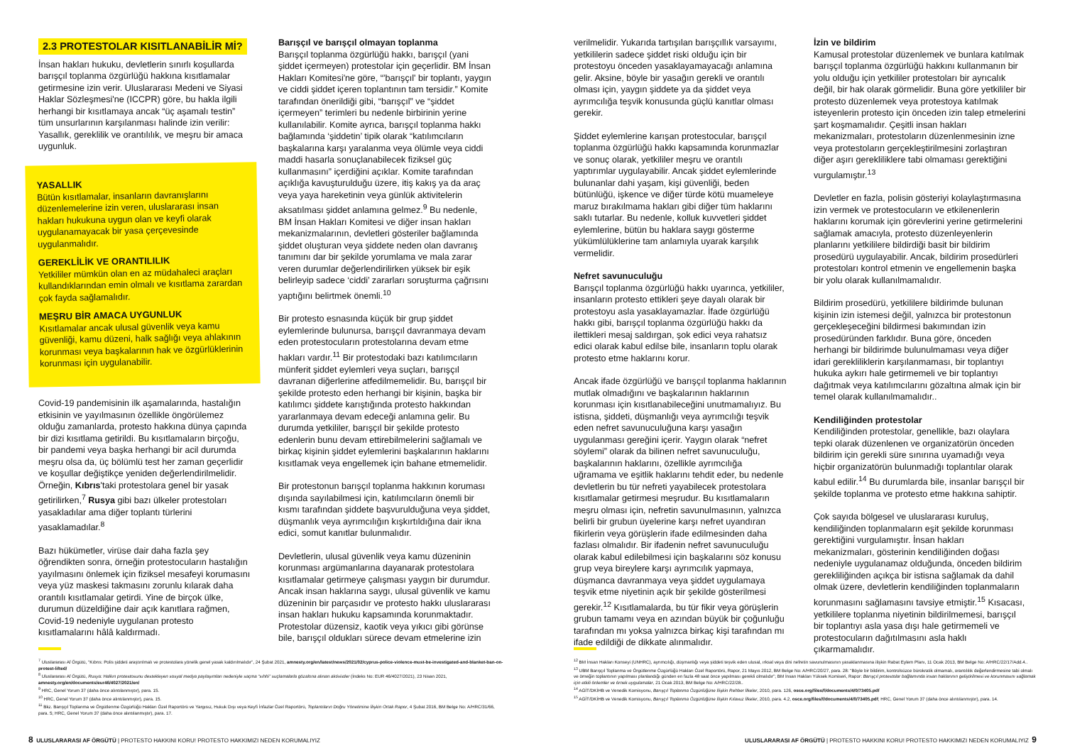2.3 PROTESTOLAR KISITLANABİLİR Mİ?
İnsan hakları hukuku, devletlerin sınırlı koşullarda barışçıl toplanma özgürlüğü hakkına kısıtlamalar getirmesine izin verir. Uluslararası Medeni ve Siyasi Haklar Sözleşmesi'ne (ICCPR) göre, bu hakla ilgili herhangi bir kısıtlamaya ancak “üç aşamalı testin” tüm unsurlarının karşılanması halinde izin verilir: Yasallık, gereklilik ve orantılılık, ve meşru bir amaca uygunluk.
YASALLIK
Bütün kısıtlamalar, insanların davranışlarını düzenlemelerine izin veren, uluslararası insan hakları hukukuna uygun olan ve keyfi olarak uygulanamayacak bir yasa çerçevesinde uygulanmalıdır.
GEREKLİLİK VE ORANTILILIK
Yetkililer mümkün olan en az müdahaleci araçları kullandıklarından emin olmalı ve kısıtlama zarardan çok fayda sağlamalıdır.
MEŞRU BİR AMACA UYGUNLUK
Kısıtlamalar ancak ulusal güvenlik veya kamu güvenliği, kamu düzeni, halk sağlığı veya ahlakının korunması veya başkalarının hak ve özgürlüklerinin korunması için uygulanabilir.
Covid-19 pandemisinin ilk aşamalarında, hastalığın etkisinin ve yayılmasının özellikle öngörülemez olduğu zamanlarda, protesto hakkına dünya çapında bir dizi kısıtlama getirildi. Bu kısıtlamaların birçoğu, bir pandemi veya başka herhangi bir acil durumda meşru olsa da, üç bölümlü test her zaman geçerlidir ve koşullar değiştikçe yeniden değerlendirilmelidir. Örneğin, Kıbrıs'taki protestolara genel bir yasak getirilirken,<sup>7</sup> Rusya gibi bazı ülkeler protestoları yasakladılar ama diğer toplantı türlerini yasaklamadılar.<sup>8</sup>
Bazı hükümetler, virüse dair daha fazla şey öğrendikten sonra, örneğin protestocuların hastalığın yayılmasını önlemek için fiziksel mesafeyi korumasını veya yüz maskesi takmasını zorunlu kılarak daha orantılı kısıtlamalar getirdi. Yine de birçok ülke, durumun düzeldiğine dair açık kanıtlara rağmen, Covid-19 nedeniyle uygulanan protesto kısıtlamalarını hâlâ kaldırmadı.
Barışçıl ve barışçıl olmayan toplanma
Barışçıl toplanma özgürlüğü hakkı, barışçıl (yani şiddet içermeyen) protestolar için geçerlidir. BM İnsan Hakları Komitesi'ne göre, “'barışçıl' bir toplantı, yaygın ve ciddi şiddet içeren toplantının tam tersidir.” Komite tarafından önerildiği gibi, “barışçıl” ve “şiddet içermeyen” terimleri bu nedenle birbirinin yerine kullanılabilir. Komite ayrıca, barışçıl toplanma hakkı bağlamında ‘şiddetin’ tipik olarak “katılımcıların başkalarına karşı yaralanma veya ölümle veya ciddi maddi hasarla sonuçlanabilecek fiziksel güç kullanmasını” içerdiğini açıklar. Komite tarafından açıklığa kavuşturulduğu üzere, itiş kakış ya da araç veya yaya hareketinin veya günlük aktivitelerin aksatılması şiddet anlamına gelmez.<sup>9</sup> Bu nedenle, BM İnsan Hakları Komitesi ve diğer insan hakları mekanizmalarının, devletleri gösteriler bağlamında şiddet oluşturan veya şiddete neden olan davranış tanımını dar bir şekilde yorumlama ve mala zarar veren durumlar değerlendirilirken yüksek bir eşik belirleyip sadece ‘ciddi’ zararları soruşturma çağrısını yaptığını belirtmek önemli.<sup>10</sup>
Bir protesto esnasında küçük bir grup şiddet eylemlerinde bulunursa, barışçıl davranmaya devam eden protestocuların protestolarına devam etme hakları vardır.<sup>11</sup> Bir protestodaki bazı katılımcıların münferit şiddet eylemleri veya suçları, barışçıl davranan diğerlerine atfedilmemelidir. Bu, barışçıl bir şekilde protesto eden herhangi bir kişinin, başka bir katılımcı şiddete karıştığında protesto hakkından yararlanmaya devam edeceği anlamına gelir. Bu durumda yetkililer, barışçıl bir şekilde protesto edenlerin bunu devam ettirebilmelerini sağlamalı ve birkaç kişinin şiddet eylemlerini başkalarının haklarını kısıtlamak veya engellemek için bahane etmemelidir.
Bir protestonun barışçıl toplanma hakkının koruması dışında sayılabilmesi için, katılımcıların önemli bir kısmı tarafından şiddete başvurulduğuna veya şiddet, düşmanlık veya ayrımcılığın kışkırtıldığına dair ikna edici, somut kanıtlar bulunmalıdır.
Devletlerin, ulusal güvenlik veya kamu düzeninin korunması argümanlarına dayanarak protestolara kısıtlamalar getirmeye çalışması yaygın bir durumdur. Ancak insan haklarına saygı, ulusal güvenlik ve kamu düzeninin bir parçasıdır ve protesto hakkı uluslararası insan hakları hukuku kapsamında korunmaktadır. Protestolar düzensiz, kaotik veya yıkıcı gibi görünse bile, barışçıl oldukları sürece devam etmelerine izin
<sup>7</sup> Uluslararası Af Örgütü, “Kıbrıs: Polis şiddeti araştırılmalı ve protestolara yönelik genel yasak kaldırılmalıdır”, 24 Şubat 2021, amnesty.org/en/latest/news/2021/02/cyprus-police-violence-must-be-investigated-and-blanket-ban-on-protest-lifted/
<sup>8</sup> Uluslararası Af Örgütü, Rusya: Halkın protestosunu destekleyen sosyal medya paylaşımları nedeniyle saçma “sıhhi” suçlamalarla gözaltına alınan aktivistler (İndeks No: EUR 46/4027/2021), 23 Nisan 2021, amnesty.org/en/documents/eur46/4027/2021/en/
<sup>9</sup> HRC, Genel Yorum 37 (daha önce alıntılanmıştır), para. 15.
<sup>10</sup> HRC, Genel Yorum 37 (daha önce alıntılanmıştır), para. 15.
<sup>11</sup> Bkz. Barışçıl Toplanma ve Örgütlenme Özgürlüğü Hakları Özel Raportörü ve Yargısız, Hukuk Dışı veya Keyfi İnfazlar Özel Raportörü, Toplantıların Doğru Yönetimine İlişkin Ortak Rapor, 4 Şubat 2016, BM Belge No: A/HRC/31/66, para. 5; HRC, Genel Yorum 37 (daha önce alıntılanmıştır), para. 17.
8 ULUSLARARASI AF ÖRGÜTÜ | PROTESTO HAKKINI KORU! PROTESTO HAKKIMIZI NEDEN KORUMALIYIZ
verilmelidir. Yukarıda tartışılan barışçıllık varsayımı, yetkililerin sadece şiddet riski olduğu için bir protestoyu önceden yasaklayamayacağı anlamına gelir. Aksine, böyle bir yasağın gerekli ve orantılı olması için, yaygın şiddete ya da şiddet veya ayrımcılığa teşvik konusunda güçlü kanıtlar olması gerekir.
Şiddet eylemlerine karışan protestocular, barışçıl toplanma özgürlüğü hakkı kapsamında korunmazlar ve sonuç olarak, yetkililer meşru ve orantılı yaptırımlar uygulayabilir. Ancak şiddet eylemlerinde bulunanlar dahi yaşam, kişi güvenliği, beden bütünlüğü, işkence ve diğer türde kötü muameleye maruz bırakılmama hakları gibi diğer tüm haklarını saklı tutarlar. Bu nedenle, kolluk kuvvetleri şiddet eylemlerine, bütün bu haklara saygı gösterme yükümlülüklerine tam anlamıyla uyarak karşılık vermelidir.
Nefret savunuculuğu
Barışçıl toplanma özgürlüğü hakkı uyarınca, yetkililer, insanların protesto ettikleri şeye dayalı olarak bir protestoyu asla yasaklayamazlar. İfade özgürlüğü hakkı gibi, barışçıl toplanma özgürlüğü hakkı da ilettikleri mesaj saldırgan, şok edici veya rahatsız edici olarak kabul edilse bile, insanların toplu olarak protesto etme haklarını korur.
Ancak ifade özgürlüğü ve barışçıl toplanma haklarının mutlak olmadığını ve başkalarının haklarının korunması için kısıtlanabileceğini unutmamalıyız. Bu istisna, şiddeti, düşmanlığı veya ayrımcılığı teşvik eden nefret savunuculuğuna karşı yasağın uygulanması gereğini içerir. Yaygın olarak “nefret söylemi” olarak da bilinen nefret savunuculuğu, başkalarının haklarını, özellikle ayrımcılığa uğramama ve eşitlik haklarını tehdit eder, bu nedenle devletlerin bu tür nefreti yayabilecek protestolara kısıtlamalar getirmesi meşrudur. Bu kısıtlamaların meşru olması için, nefretin savunulmasının, yalnızca belirli bir grubun üyelerine karşı nefret uyandıran fikirlerin veya görüşlerin ifade edilmesinden daha fazlası olmalıdır. Bir ifadenin nefret savunuculuğu olarak kabul edilebilmesi için başkalarını söz konusu grup veya bireylere karşı ayrımcılık yapmaya, düşmanca davranmaya veya şiddet uygulamaya teşvik etme niyetinin açık bir şekilde gösterilmesi gerekir.<sup>12</sup> Kısıtlamalarda, bu tür fikir veya görüşlerin grubun tamamı veya en azından büyük bir çoğunluğu tarafından mı yoksa yalnızca birkaç kişi tarafından mı ifade edildiği de dikkate alınmalıdır.
İzin ve bildirim
Kamusal protestolar düzenlemek ve bunlara katılmak barışçıl toplanma özgürlüğü hakkını kullanmanın bir yolu olduğu için yetkililer protestoları bir ayrıcalık değil, bir hak olarak görmelidir. Buna göre yetkililer bir protesto düzenlemek veya protestoya katılmak isteyenlerin protesto için önceden izin talep etmelerini şart koşmamalıdır. Çeşitli insan hakları mekanizmaları, protestoların düzenlenmesinin izne veya protestoların gerçekleştirilmesini zorlaştıran diğer aşırı gerekliliklere tabi olmaması gerektiğini vurgulamıştır.<sup>13</sup>
Devletler en fazla, polisin gösteriyi kolaylaştırmasına izin vermek ve protestocuların ve etkilenenlerin haklarını korumak için görevlerini yerine getirmelerini sağlamak amacıyla, protesto düzenleyenlerin planlarını yetkililere bildirdiği basit bir bildirim prosedürü uygulayabilir. Ancak, bildirim prosedürleri protestoları kontrol etmenin ve engellemenin başka bir yolu olarak kullanılmamalıdır.
Bildirim prosedürü, yetkililere bildirimde bulunan kişinin izin istemesi değil, yalnızca bir protestonun gerçekleşeceğini bildirmesi bakımından izin prosedüründen farklıdır. Buna göre, önceden herhangi bir bildirimde bulunulmaması veya diğer idari gerekliliklerin karşılanmaması, bir toplantıyı hukuka aykırı hale getirmemeli ve bir toplantıyı dağıtmak veya katılımcılarını gözaltına almak için bir temel olarak kullanılmamalıdır..
Kendiliğinden protestolar
Kendiliğinden protestolar, genellikle, bazı olaylara tepki olarak düzenlenen ve organizatörün önceden bildirim için gerekli süre sınırına uyamadığı veya hiçbir organizatörün bulunmadığı toplantılar olarak kabul edilir.<sup>14</sup> Bu durumlarda bile, insanlar barışçıl bir şekilde toplanma ve protesto etme hakkına sahiptir.
Çok sayıda bölgesel ve uluslararası kuruluş, kendiliğinden toplanmaların eşit şekilde korunması gerektiğini vurgulamıştır. İnsan hakları mekanizmaları, gösterinin kendiliğinden doğası nedeniyle uygulanamaz olduğunda, önceden bildirim gerekliliğinden açıkça bir istisna sağlamak da dahil olmak üzere, devletlerin kendiliğinden toplanmaların korunmasını sağlamasını tavsiye etmiştir.<sup>15</sup> Kısacası, yetkililere toplanma niyetinin bildirilmemesi, barışçıl bir toplantıyı asla yasa dışı hale getirmemeli ve protestocuların dağıtılmasını asla haklı çıkarmamalıdır.
<sup>12</sup> BM İnsan Hakları Konseyi (UNHRC), ayrımcılığı, düşmanlığı veya şiddeti teşvik eden ulusal, ırksal veya dini nefretin savunulmasının yasaklanmasına ilişkin Rabat Eylem Planı, 11 Ocak 2013, BM Belge No: A/HRC/22/17/Add.4..
<sup>13</sup> UBM Barışçıl Toplanma ve Örgütlenme Özgürlüğü Hakları Özel Raportörü, Rapor, 21 Mayıs 2012, BM Belge No: A/HRC/20/27, para. 28: “Böyle bir bildirim, kontrolsüzce bürokratik olmamalı, orantılılık değerlendirmesine tabi olmalı ve örneğin toplantının yapılması planlandığı günden en fazla 48 saat önce yapılması gerekli olmalıdır”; BM İnsan Hakları Yüksek Komiseri, Rapor: Barışçıl protestolar bağlamında insan haklarının geliştirilmesi ve korunmasını sağlamak için etkili önlemler ve örnek uygulamalar, 21 Ocak 2013, BM Belge No: A/HRC/22/28..
<sup>14</sup> AGİT/DKİHB ve Venedik Komisyonu, Barışçıl Toplanma Özgürlüğüne İlişkin Rehber İlkeler, 2010, para. 126, osce.org/files/f/documents/4/0/73405.pdf
<sup>15</sup> AGİT/DKİHB ve Venedik Komisyonu, Barışçıl Toplanma Özgürlüğüne İlişkin Kılavuz İlkeler, 2010, para. 4.2, osce.org/files/f/documents/4/0/73405.pdf; HRC, Genel Yorum 37 (daha önce alıntılanmıştır), para. 14.
ULUSLARARASI AF ÖRGÜTÜ | PROTESTO HAKKINI KORU! PROTESTO HAKKIMIZI NEDEN KORUMALIYIZ 9